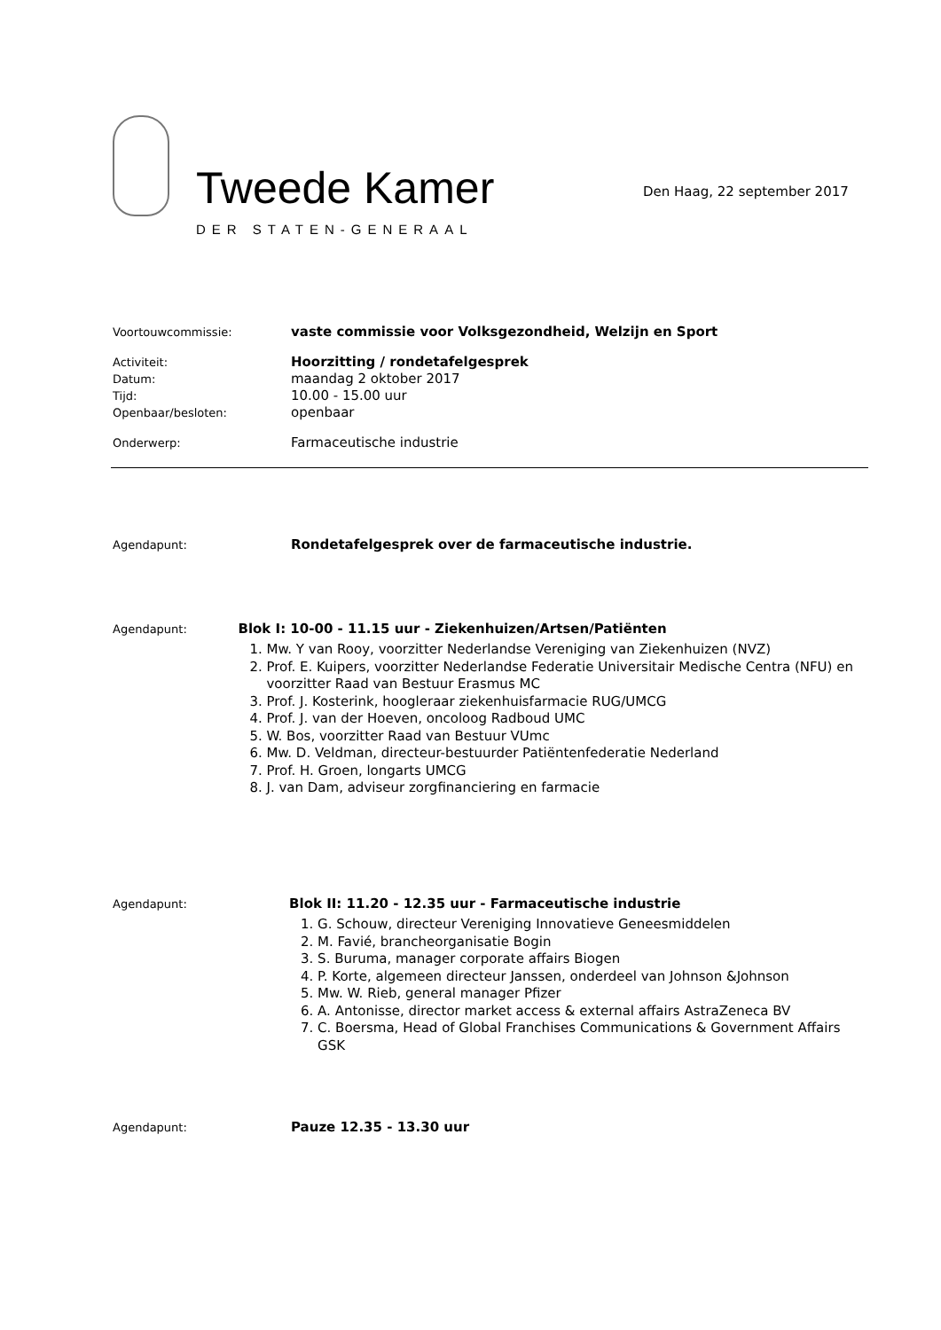Tweede Kamer
DER STATEN-GENERAAL
Den Haag, 22 september 2017
Voortouwcommissie:
vaste commissie voor Volksgezondheid, Welzijn en Sport
Activiteit:
Hoorzitting / rondetafelgesprek
Datum:
maandag 2 oktober 2017
Tijd:
10.00 - 15.00 uur
Openbaar/besloten:
openbaar
Onderwerp:
Farmaceutische industrie
Agendapunt:
Rondetafelgesprek over de farmaceutische industrie.
Agendapunt:
Blok I: 10-00 - 11.15 uur - Ziekenhuizen/Artsen/Patiënten
1. Mw. Y van Rooy, voorzitter Nederlandse Vereniging van Ziekenhuizen (NVZ)
2. Prof. E. Kuipers, voorzitter Nederlandse Federatie Universitair Medische Centra (NFU) en voorzitter Raad van Bestuur Erasmus MC
3. Prof. J. Kosterink, hoogleraar ziekenhuisfarmacie RUG/UMCG
4. Prof. J. van der Hoeven, oncoloog Radboud UMC
5. W. Bos, voorzitter Raad van Bestuur VUmc
6. Mw. D. Veldman, directeur-bestuurder Patiëntenfederatie Nederland
7. Prof. H. Groen, longarts UMCG
8. J. van Dam, adviseur zorgfinanciering en farmacie
Agendapunt:
Blok II: 11.20 - 12.35 uur - Farmaceutische industrie
1. G. Schouw, directeur Vereniging Innovatieve Geneesmiddelen
2. M. Favié, brancheorganisatie Bogin
3. S. Buruma, manager corporate affairs Biogen
4. P. Korte, algemeen directeur Janssen, onderdeel van Johnson &Johnson
5. Mw. W. Rieb, general manager Pfizer
6. A. Antonisse, director market access & external affairs AstraZeneca BV
7. C. Boersma, Head of Global Franchises Communications & Government Affairs GSK
Agendapunt:
Pauze 12.35 - 13.30 uur